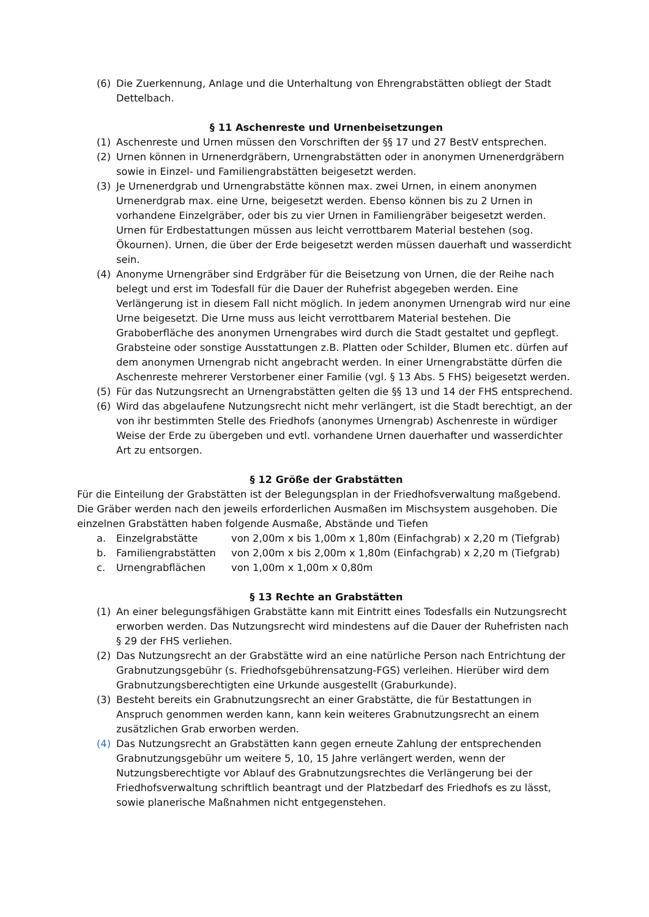(6) Die Zuerkennung, Anlage und die Unterhaltung von Ehrengrabstätten obliegt der Stadt Dettelbach.
§ 11 Aschenreste und Urnenbeisetzungen
(1) Aschenreste und Urnen müssen den Vorschriften der §§ 17 und 27 BestV entsprechen.
(2) Urnen können in Urnenerdgräbern, Urnengrabstätten oder in anonymen Urnenerdgräbern sowie in Einzel- und Familiengrabstätten beigesetzt werden.
(3) Je Urnenerdgrab und Urnengrabstätte können max. zwei Urnen, in einem anonymen Urnenerdgrab max. eine Urne, beigesetzt werden. Ebenso können bis zu 2 Urnen in vorhandene Einzelgräber, oder bis zu vier Urnen in Familiengräber beigesetzt werden. Urnen für Erdbestattungen müssen aus leicht verrottbarem Material bestehen (sog. Ökournen). Urnen, die über der Erde beigesetzt werden müssen dauerhaft und wasserdicht sein.
(4) Anonyme Urnengräber sind Erdgräber für die Beisetzung von Urnen, die der Reihe nach belegt und erst im Todesfall für die Dauer der Ruhefrist abgegeben werden. Eine Verlängerung ist in diesem Fall nicht möglich. In jedem anonymen Urnengrab wird nur eine Urne beigesetzt. Die Urne muss aus leicht verrottbarem Material bestehen. Die Graboberfläche des anonymen Urnengrabes wird durch die Stadt gestaltet und gepflegt. Grabsteine oder sonstige Ausstattungen z.B. Platten oder Schilder, Blumen etc. dürfen auf dem anonymen Urnengrab nicht angebracht werden. In einer Urnengrabstätte dürfen die Aschenreste mehrerer Verstorbener einer Familie (vgl. § 13 Abs. 5 FHS) beigesetzt werden.
(5) Für das Nutzungsrecht an Urnengrabstätten gelten die §§ 13 und 14 der FHS entsprechend.
(6) Wird das abgelaufene Nutzungsrecht nicht mehr verlängert, ist die Stadt berechtigt, an der von ihr bestimmten Stelle des Friedhofs (anonymes Urnengrab) Aschenreste in würdiger Weise der Erde zu übergeben und evtl. vorhandene Urnen dauerhafter und wasserdichter Art zu entsorgen.
§ 12 Größe der Grabstätten
Für die Einteilung der Grabstätten ist der Belegungsplan in der Friedhofsverwaltung maßgebend. Die Gräber werden nach den jeweils erforderlichen Ausmaßen im Mischsystem ausgehoben. Die einzelnen Grabstätten haben folgende Ausmaße, Abstände und Tiefen
a. Einzelgrabstätte von 2,00m x bis 1,00m x 1,80m (Einfachgrab) x 2,20 m (Tiefgrab)
b. Familiengrabstätten von 2,00m x bis 2,00m x 1,80m (Einfachgrab) x 2,20 m (Tiefgrab)
c. Urnengrabflächen von 1,00m x 1,00m x 0,80m
§ 13 Rechte an Grabstätten
(1) An einer belegungsfähigen Grabstätte kann mit Eintritt eines Todesfalls ein Nutzungsrecht erworben werden. Das Nutzungsrecht wird mindestens auf die Dauer der Ruhefristen nach § 29 der FHS verliehen.
(2) Das Nutzungsrecht an der Grabstätte wird an eine natürliche Person nach Entrichtung der Grabnutzungsgebühr (s. Friedhofsgebührensatzung-FGS) verleihen. Hierüber wird dem Grabnutzungsberechtigten eine Urkunde ausgestellt (Graburkunde).
(3) Besteht bereits ein Grabnutzungsrecht an einer Grabstätte, die für Bestattungen in Anspruch genommen werden kann, kann kein weiteres Grabnutzungsrecht an einem zusätzlichen Grab erworben werden.
(4) Das Nutzungsrecht an Grabstätten kann gegen erneute Zahlung der entsprechenden Grabnutzungsgebühr um weitere 5, 10, 15 Jahre verlängert werden, wenn der Nutzungsberechtigte vor Ablauf des Grabnutzungsrechtes die Verlängerung bei der Friedhofsverwaltung schriftlich beantragt und der Platzbedarf des Friedhofs es zu lässt, sowie planerische Maßnahmen nicht entgegenstehen.